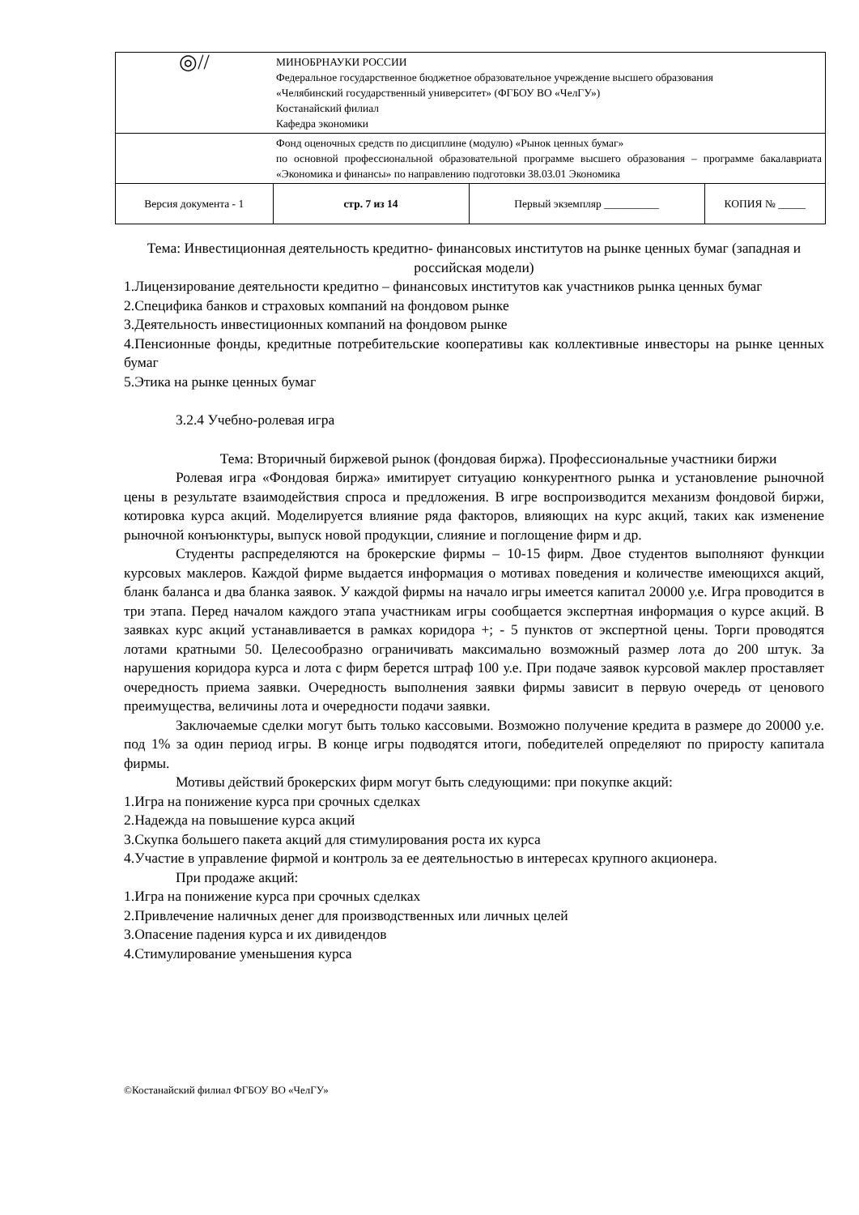| ◎// | МИНОБРНАУКИ РОССИИ Федеральное государственное бюджетное образовательное учреждение высшего образования «Челябинский государственный университет» (ФГБОУ ВО «ЧелГУ») Костанайский филиал Кафедра экономики | | |
| | Фонд оценочных средств по дисциплине (модулю) «Рынок ценных бумаг» по основной профессиональной образовательной программе высшего образования – программе бакалавриата «Экономика и финансы» по направлению подготовки 38.03.01 Экономика | | |
| Версия документа - 1 | стр. 7 из 14 | Первый экземпляр __________ | КОПИЯ № _____ |
Тема: Инвестиционная деятельность кредитно- финансовых институтов на рынке ценных бумаг (западная и российская модели)
1.Лицензирование деятельности кредитно – финансовых институтов как участников рынка ценных бумаг
2.Специфика банков и страховых компаний на фондовом рынке
3.Деятельность инвестиционных компаний на фондовом рынке
4.Пенсионные фонды, кредитные потребительские кооперативы как коллективные инвесторы на рынке ценных бумаг
5.Этика на рынке ценных бумаг
3.2.4 Учебно-ролевая игра
Тема: Вторичный биржевой рынок (фондовая биржа). Профессиональные участники биржи
Ролевая игра «Фондовая биржа» имитирует ситуацию конкурентного рынка и установление рыночной цены в результате взаимодействия спроса и предложения. В игре воспроизводится механизм фондовой биржи, котировка курса акций. Моделируется влияние ряда факторов, влияющих на курс акций, таких как изменение рыночной конъюнктуры, выпуск новой продукции, слияние и поглощение фирм и др.
Студенты распределяются на брокерские фирмы – 10-15 фирм. Двое студентов выполняют функции курсовых маклеров. Каждой фирме выдается информация о мотивах поведения и количестве имеющихся акций, бланк баланса и два бланка заявок. У каждой фирмы на начало игры имеется капитал 20000 у.е. Игра проводится в три этапа. Перед началом каждого этапа участникам игры сообщается экспертная информация о курсе акций. В заявках курс акций устанавливается в рамках коридора +; - 5 пунктов от экспертной цены. Торги проводятся лотами кратными 50. Целесообразно ограничивать максимально возможный размер лота до 200 штук. За нарушения коридора курса и лота с фирм берется штраф 100 у.е. При подаче заявок курсовой маклер проставляет очередность приема заявки. Очередность выполнения заявки фирмы зависит в первую очередь от ценового преимущества, величины лота и очередности подачи заявки.
Заключаемые сделки могут быть только кассовыми. Возможно получение кредита в размере до 20000 у.е. под 1% за один период игры. В конце игры подводятся итоги, победителей определяют по приросту капитала фирмы.
Мотивы действий брокерских фирм могут быть следующими: при покупке акций:
1.Игра на понижение курса при срочных сделках
2.Надежда на повышение курса акций
3.Скупка большего пакета акций для стимулирования роста их курса
4.Участие в управление фирмой и контроль за ее деятельностью в интересах крупного акционера.
При продаже акций:
1.Игра на понижение курса при срочных сделках
2.Привлечение наличных денег для производственных или личных целей
3.Опасение падения курса и их дивидендов
4.Стимулирование уменьшения курса
©Костанайский филиал ФГБОУ ВО «ЧелГУ»